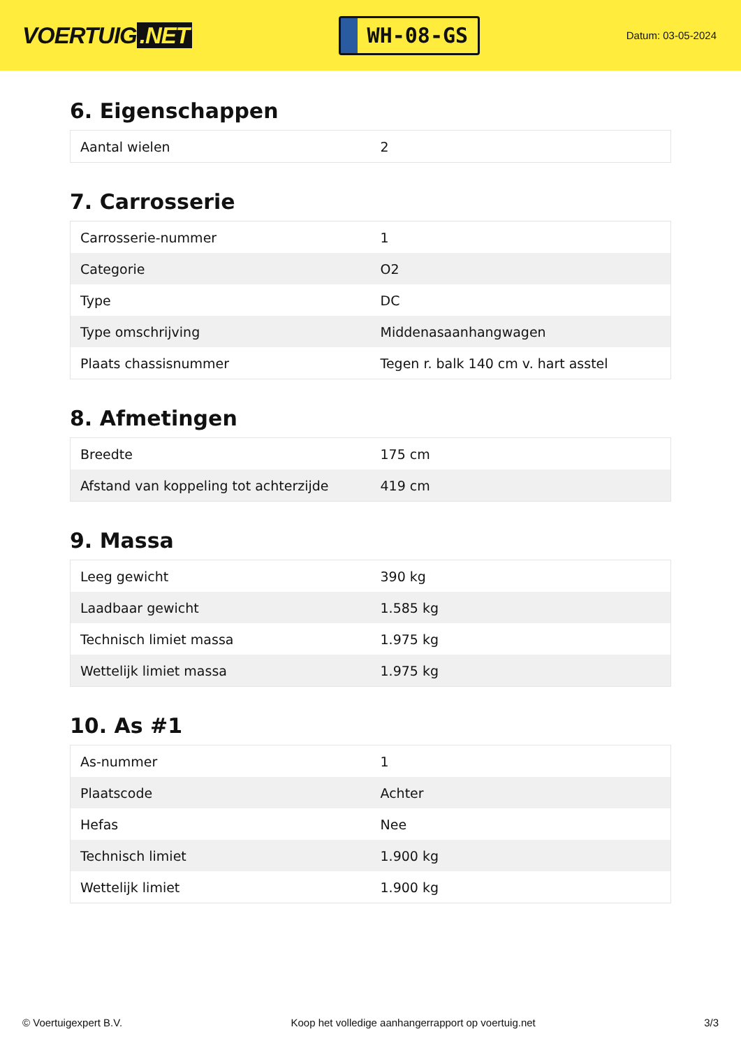VOERTUIG.NET
WH-08-GS
Datum: 03-05-2024
6. Eigenschappen
| Aantal wielen | 2 |
7. Carrosserie
| Carrosserie-nummer | 1 |
| Categorie | O2 |
| Type | DC |
| Type omschrijving | Middenasaanhangwagen |
| Plaats chassisnummer | Tegen r. balk 140 cm v. hart asstel |
8. Afmetingen
| Breedte | 175 cm |
| Afstand van koppeling tot achterzijde | 419 cm |
9. Massa
| Leeg gewicht | 390 kg |
| Laadbaar gewicht | 1.585 kg |
| Technisch limiet massa | 1.975 kg |
| Wettelijk limiet massa | 1.975 kg |
10. As #1
| As-nummer | 1 |
| Plaatscode | Achter |
| Hefas | Nee |
| Technisch limiet | 1.900 kg |
| Wettelijk limiet | 1.900 kg |
© Voertuigexpert B.V. Koop het volledige aanhangerrapport op voertuig.net 3/3